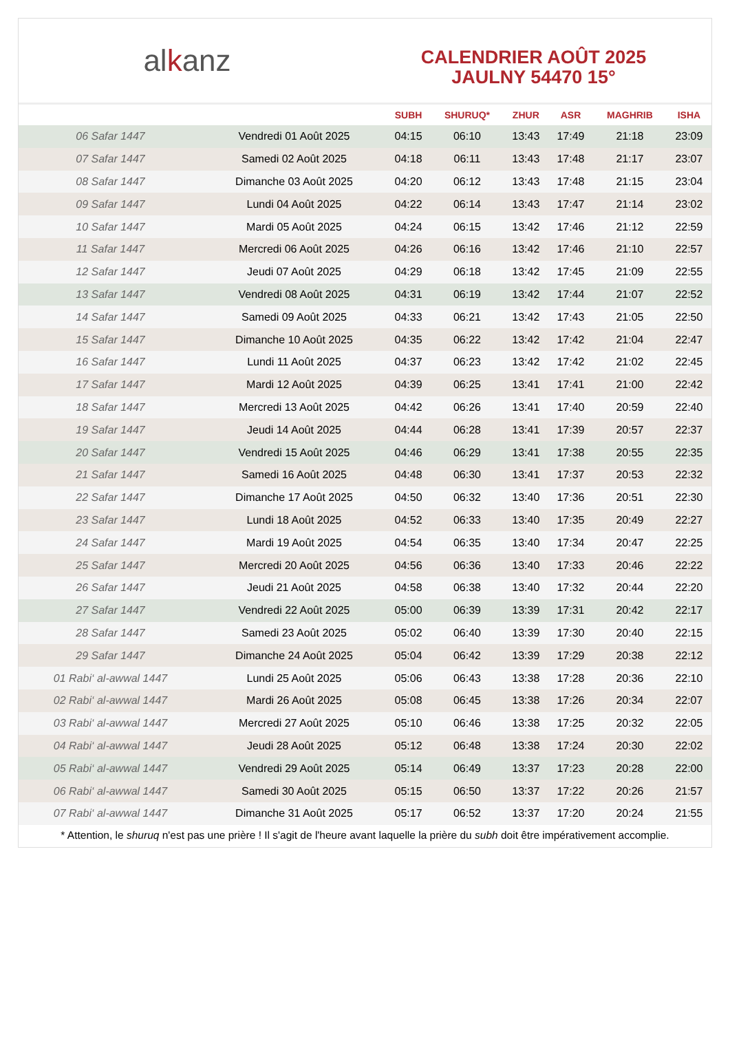al k anz
CALENDRIER AOÛT 2025
JAULNY 54470 15°
| | | SUBH | SHURUQ* | ZHUR | ASR | MAGHRIB | ISHA |
| --- | --- | --- | --- | --- | --- | --- | --- |
| 06 Safar 1447 | Vendredi 01 Août 2025 | 04:15 | 06:10 | 13:43 | 17:49 | 21:18 | 23:09 |
| 07 Safar 1447 | Samedi 02 Août 2025 | 04:18 | 06:11 | 13:43 | 17:48 | 21:17 | 23:07 |
| 08 Safar 1447 | Dimanche 03 Août 2025 | 04:20 | 06:12 | 13:43 | 17:48 | 21:15 | 23:04 |
| 09 Safar 1447 | Lundi 04 Août 2025 | 04:22 | 06:14 | 13:43 | 17:47 | 21:14 | 23:02 |
| 10 Safar 1447 | Mardi 05 Août 2025 | 04:24 | 06:15 | 13:42 | 17:46 | 21:12 | 22:59 |
| 11 Safar 1447 | Mercredi 06 Août 2025 | 04:26 | 06:16 | 13:42 | 17:46 | 21:10 | 22:57 |
| 12 Safar 1447 | Jeudi 07 Août 2025 | 04:29 | 06:18 | 13:42 | 17:45 | 21:09 | 22:55 |
| 13 Safar 1447 | Vendredi 08 Août 2025 | 04:31 | 06:19 | 13:42 | 17:44 | 21:07 | 22:52 |
| 14 Safar 1447 | Samedi 09 Août 2025 | 04:33 | 06:21 | 13:42 | 17:43 | 21:05 | 22:50 |
| 15 Safar 1447 | Dimanche 10 Août 2025 | 04:35 | 06:22 | 13:42 | 17:42 | 21:04 | 22:47 |
| 16 Safar 1447 | Lundi 11 Août 2025 | 04:37 | 06:23 | 13:42 | 17:42 | 21:02 | 22:45 |
| 17 Safar 1447 | Mardi 12 Août 2025 | 04:39 | 06:25 | 13:41 | 17:41 | 21:00 | 22:42 |
| 18 Safar 1447 | Mercredi 13 Août 2025 | 04:42 | 06:26 | 13:41 | 17:40 | 20:59 | 22:40 |
| 19 Safar 1447 | Jeudi 14 Août 2025 | 04:44 | 06:28 | 13:41 | 17:39 | 20:57 | 22:37 |
| 20 Safar 1447 | Vendredi 15 Août 2025 | 04:46 | 06:29 | 13:41 | 17:38 | 20:55 | 22:35 |
| 21 Safar 1447 | Samedi 16 Août 2025 | 04:48 | 06:30 | 13:41 | 17:37 | 20:53 | 22:32 |
| 22 Safar 1447 | Dimanche 17 Août 2025 | 04:50 | 06:32 | 13:40 | 17:36 | 20:51 | 22:30 |
| 23 Safar 1447 | Lundi 18 Août 2025 | 04:52 | 06:33 | 13:40 | 17:35 | 20:49 | 22:27 |
| 24 Safar 1447 | Mardi 19 Août 2025 | 04:54 | 06:35 | 13:40 | 17:34 | 20:47 | 22:25 |
| 25 Safar 1447 | Mercredi 20 Août 2025 | 04:56 | 06:36 | 13:40 | 17:33 | 20:46 | 22:22 |
| 26 Safar 1447 | Jeudi 21 Août 2025 | 04:58 | 06:38 | 13:40 | 17:32 | 20:44 | 22:20 |
| 27 Safar 1447 | Vendredi 22 Août 2025 | 05:00 | 06:39 | 13:39 | 17:31 | 20:42 | 22:17 |
| 28 Safar 1447 | Samedi 23 Août 2025 | 05:02 | 06:40 | 13:39 | 17:30 | 20:40 | 22:15 |
| 29 Safar 1447 | Dimanche 24 Août 2025 | 05:04 | 06:42 | 13:39 | 17:29 | 20:38 | 22:12 |
| 01 Rabi‘ al-awwal 1447 | Lundi 25 Août 2025 | 05:06 | 06:43 | 13:38 | 17:28 | 20:36 | 22:10 |
| 02 Rabi‘ al-awwal 1447 | Mardi 26 Août 2025 | 05:08 | 06:45 | 13:38 | 17:26 | 20:34 | 22:07 |
| 03 Rabi‘ al-awwal 1447 | Mercredi 27 Août 2025 | 05:10 | 06:46 | 13:38 | 17:25 | 20:32 | 22:05 |
| 04 Rabi‘ al-awwal 1447 | Jeudi 28 Août 2025 | 05:12 | 06:48 | 13:38 | 17:24 | 20:30 | 22:02 |
| 05 Rabi‘ al-awwal 1447 | Vendredi 29 Août 2025 | 05:14 | 06:49 | 13:37 | 17:23 | 20:28 | 22:00 |
| 06 Rabi‘ al-awwal 1447 | Samedi 30 Août 2025 | 05:15 | 06:50 | 13:37 | 17:22 | 20:26 | 21:57 |
| 07 Rabi‘ al-awwal 1447 | Dimanche 31 Août 2025 | 05:17 | 06:52 | 13:37 | 17:20 | 20:24 | 21:55 |
* Attention, le shuruq n'est pas une prière ! Il s'agit de l'heure avant laquelle la prière du subh doit être impérativement accomplie.